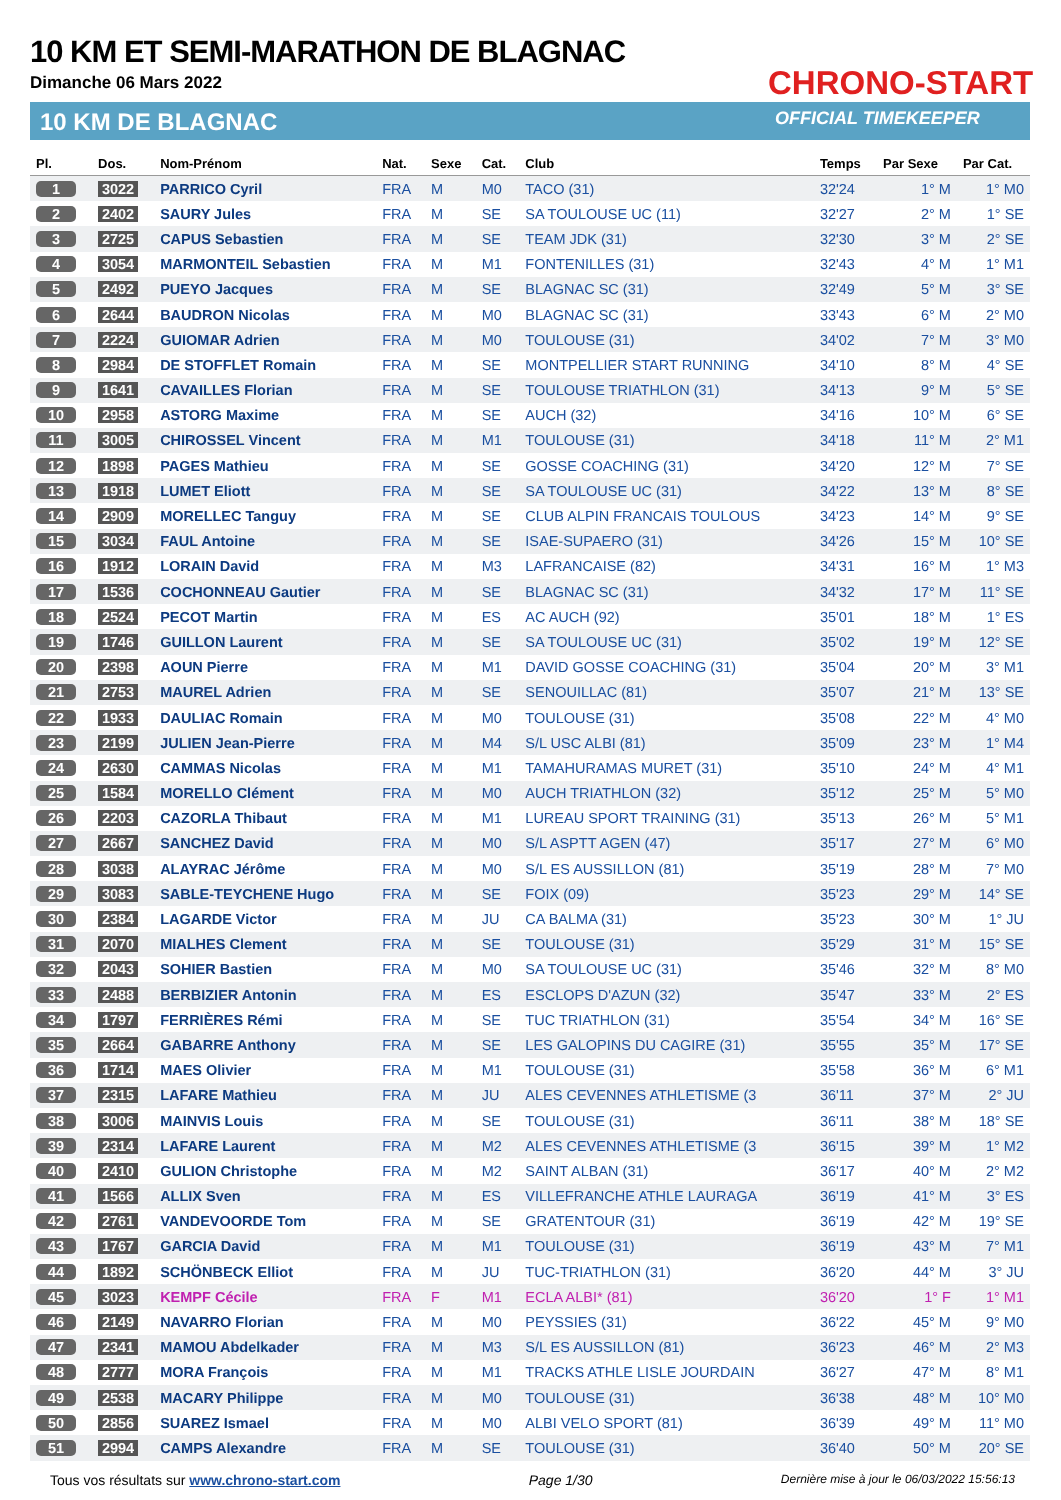10 KM ET SEMI-MARATHON DE BLAGNAC
Dimanche 06 Mars 2022
10 KM DE BLAGNAC
CHRONO-START
OFFICIAL TIMEKEEPER
| Pl. | Dos. | Nom-Prénom | Nat. | Sexe | Cat. | Club | Temps | Par Sexe | Par Cat. |
| --- | --- | --- | --- | --- | --- | --- | --- | --- | --- |
| 1 | 3022 | PARRICO Cyril | FRA | M | M0 | TACO (31) | 32'24 | 1° M | 1° M0 |
| 2 | 2402 | SAURY Jules | FRA | M | SE | SA TOULOUSE UC (11) | 32'27 | 2° M | 1° SE |
| 3 | 2725 | CAPUS Sebastien | FRA | M | SE | TEAM JDK (31) | 32'30 | 3° M | 2° SE |
| 4 | 3054 | MARMONTEIL Sebastien | FRA | M | M1 | FONTENILLES (31) | 32'43 | 4° M | 1° M1 |
| 5 | 2492 | PUEYO Jacques | FRA | M | SE | BLAGNAC SC (31) | 32'49 | 5° M | 3° SE |
| 6 | 2644 | BAUDRON Nicolas | FRA | M | M0 | BLAGNAC SC (31) | 33'43 | 6° M | 2° M0 |
| 7 | 2224 | GUIOMAR Adrien | FRA | M | M0 | TOULOUSE (31) | 34'02 | 7° M | 3° M0 |
| 8 | 2984 | DE STOFFLET Romain | FRA | M | SE | MONTPELLIER START RUNNING | 34'10 | 8° M | 4° SE |
| 9 | 1641 | CAVAILLES Florian | FRA | M | SE | TOULOUSE TRIATHLON (31) | 34'13 | 9° M | 5° SE |
| 10 | 2958 | ASTORG Maxime | FRA | M | SE | AUCH (32) | 34'16 | 10° M | 6° SE |
| 11 | 3005 | CHIROSSEL Vincent | FRA | M | M1 | TOULOUSE (31) | 34'18 | 11° M | 2° M1 |
| 12 | 1898 | PAGES Mathieu | FRA | M | SE | GOSSE COACHING (31) | 34'20 | 12° M | 7° SE |
| 13 | 1918 | LUMET Eliott | FRA | M | SE | SA TOULOUSE UC (31) | 34'22 | 13° M | 8° SE |
| 14 | 2909 | MORELLEC Tanguy | FRA | M | SE | CLUB ALPIN FRANCAIS TOULOUS | 34'23 | 14° M | 9° SE |
| 15 | 3034 | FAUL Antoine | FRA | M | SE | ISAE-SUPAERO (31) | 34'26 | 15° M | 10° SE |
| 16 | 1912 | LORAIN David | FRA | M | M3 | LAFRANCAISE (82) | 34'31 | 16° M | 1° M3 |
| 17 | 1536 | COCHONNEAU Gautier | FRA | M | SE | BLAGNAC SC (31) | 34'32 | 17° M | 11° SE |
| 18 | 2524 | PECOT Martin | FRA | M | ES | AC AUCH (92) | 35'01 | 18° M | 1° ES |
| 19 | 1746 | GUILLON Laurent | FRA | M | SE | SA TOULOUSE UC (31) | 35'02 | 19° M | 12° SE |
| 20 | 2398 | AOUN Pierre | FRA | M | M1 | DAVID GOSSE COACHING (31) | 35'04 | 20° M | 3° M1 |
| 21 | 2753 | MAUREL Adrien | FRA | M | SE | SENOUILLAC (81) | 35'07 | 21° M | 13° SE |
| 22 | 1933 | DAULIAC Romain | FRA | M | M0 | TOULOUSE (31) | 35'08 | 22° M | 4° M0 |
| 23 | 2199 | JULIEN Jean-Pierre | FRA | M | M4 | S/L USC ALBI (81) | 35'09 | 23° M | 1° M4 |
| 24 | 2630 | CAMMAS Nicolas | FRA | M | M1 | TAMAHURAMAS MURET (31) | 35'10 | 24° M | 4° M1 |
| 25 | 1584 | MORELLO Clément | FRA | M | M0 | AUCH TRIATHLON (32) | 35'12 | 25° M | 5° M0 |
| 26 | 2203 | CAZORLA Thibaut | FRA | M | M1 | LUREAU SPORT TRAINING (31) | 35'13 | 26° M | 5° M1 |
| 27 | 2667 | SANCHEZ David | FRA | M | M0 | S/L ASPTT AGEN (47) | 35'17 | 27° M | 6° M0 |
| 28 | 3038 | ALAYRAC Jérôme | FRA | M | M0 | S/L ES AUSSILLON (81) | 35'19 | 28° M | 7° M0 |
| 29 | 3083 | SABLE-TEYCHENE Hugo | FRA | M | SE | FOIX (09) | 35'23 | 29° M | 14° SE |
| 30 | 2384 | LAGARDE Victor | FRA | M | JU | CA BALMA (31) | 35'23 | 30° M | 1° JU |
| 31 | 2070 | MIALHES Clement | FRA | M | SE | TOULOUSE (31) | 35'29 | 31° M | 15° SE |
| 32 | 2043 | SOHIER Bastien | FRA | M | M0 | SA TOULOUSE UC (31) | 35'46 | 32° M | 8° M0 |
| 33 | 2488 | BERBIZIER Antonin | FRA | M | ES | ESCLOPS D'AZUN (32) | 35'47 | 33° M | 2° ES |
| 34 | 1797 | FERRIÈRES Rémi | FRA | M | SE | TUC TRIATHLON (31) | 35'54 | 34° M | 16° SE |
| 35 | 2664 | GABARRE Anthony | FRA | M | SE | LES GALOPINS DU CAGIRE (31) | 35'55 | 35° M | 17° SE |
| 36 | 1714 | MAES Olivier | FRA | M | M1 | TOULOUSE (31) | 35'58 | 36° M | 6° M1 |
| 37 | 2315 | LAFARE Mathieu | FRA | M | JU | ALES CEVENNES ATHLETISME (3 | 36'11 | 37° M | 2° JU |
| 38 | 3006 | MAINVIS Louis | FRA | M | SE | TOULOUSE (31) | 36'11 | 38° M | 18° SE |
| 39 | 2314 | LAFARE Laurent | FRA | M | M2 | ALES CEVENNES ATHLETISME (3 | 36'15 | 39° M | 1° M2 |
| 40 | 2410 | GULION Christophe | FRA | M | M2 | SAINT ALBAN (31) | 36'17 | 40° M | 2° M2 |
| 41 | 1566 | ALLIX Sven | FRA | M | ES | VILLEFRANCHE ATHLE LAURAGA | 36'19 | 41° M | 3° ES |
| 42 | 2761 | VANDEVOORDE Tom | FRA | M | SE | GRATENTOUR (31) | 36'19 | 42° M | 19° SE |
| 43 | 1767 | GARCIA David | FRA | M | M1 | TOULOUSE (31) | 36'19 | 43° M | 7° M1 |
| 44 | 1892 | SCHÖNBECK Elliot | FRA | M | JU | TUC-TRIATHLON (31) | 36'20 | 44° M | 3° JU |
| 45 | 3023 | KEMPF Cécile | FRA | F | M1 | ECLA ALBI* (81) | 36'20 | 1° F | 1° M1 |
| 46 | 2149 | NAVARRO Florian | FRA | M | M0 | PEYSSIES (31) | 36'22 | 45° M | 9° M0 |
| 47 | 2341 | MAMOU Abdelkader | FRA | M | M3 | S/L ES AUSSILLON (81) | 36'23 | 46° M | 2° M3 |
| 48 | 2777 | MORA François | FRA | M | M1 | TRACKS ATHLE LISLE JOURDAIN | 36'27 | 47° M | 8° M1 |
| 49 | 2538 | MACARY Philippe | FRA | M | M0 | TOULOUSE (31) | 36'38 | 48° M | 10° M0 |
| 50 | 2856 | SUAREZ Ismael | FRA | M | M0 | ALBI VELO SPORT (81) | 36'39 | 49° M | 11° M0 |
| 51 | 2994 | CAMPS Alexandre | FRA | M | SE | TOULOUSE (31) | 36'40 | 50° M | 20° SE |
Tous vos résultats sur www.chrono-start.com Page 1/30 Dernière mise à jour le 06/03/2022 15:56:13